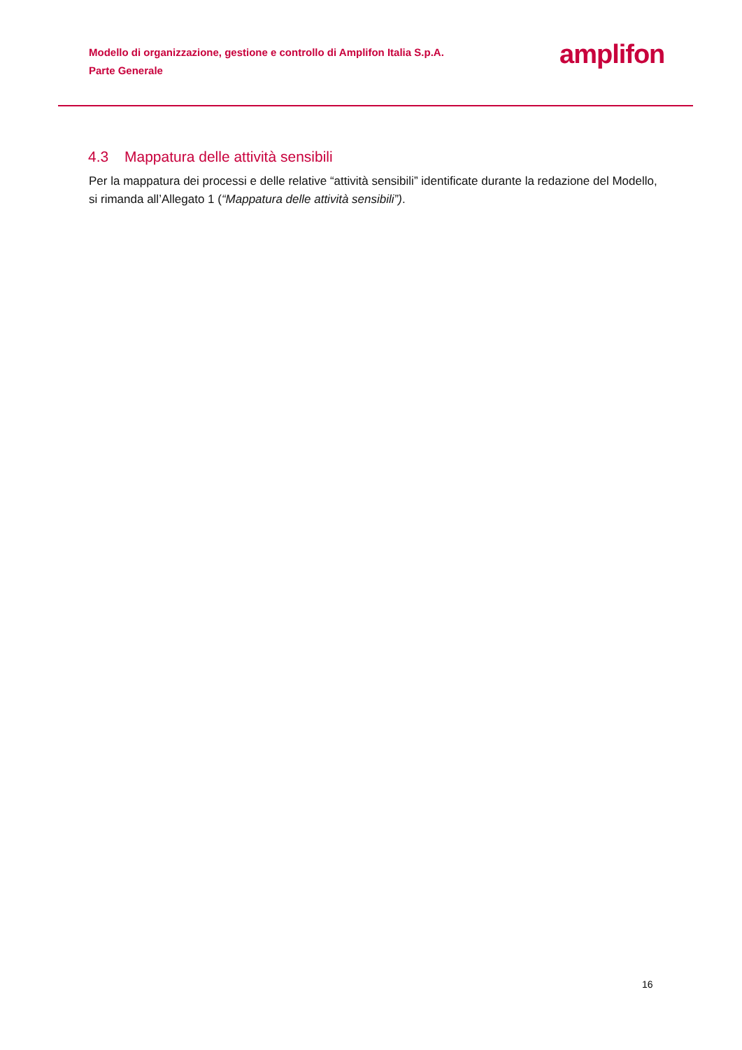Modello di organizzazione, gestione e controllo di Amplifon Italia S.p.A.
Parte Generale
amplifon
4.3 Mappatura delle attività sensibili
Per la mappatura dei processi e delle relative “attività sensibili” identificate durante la redazione del Modello, si rimanda all’Allegato 1 (“Mappatura delle attività sensibili”).
16